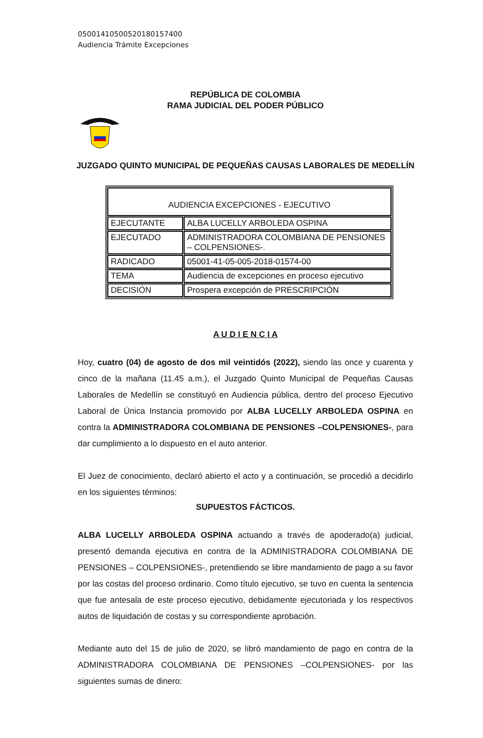05001410500520180157400
Audiencia Trámite Excepciones
REPÚBLICA DE COLOMBIA
RAMA JUDICIAL DEL PODER PÚBLICO
JUZGADO QUINTO MUNICIPAL DE PEQUEÑAS CAUSAS LABORALES DE MEDELLÍN
| AUDIENCIA EXCEPCIONES - EJECUTIVO | |
| EJECUTANTE | ALBA LUCELLY ARBOLEDA OSPINA |
| EJECUTADO | ADMINISTRADORA COLOMBIANA DE PENSIONES – COLPENSIONES-. |
| RADICADO | 05001-41-05-005-2018-01574-00 |
| TEMA | Audiencia de excepciones en proceso ejecutivo |
| DECISIÓN | Prospera excepción de PRESCRIPCIÓN |
A U D I E N C I A
Hoy, cuatro (04) de agosto de dos mil veintidós (2022), siendo las once y cuarenta y cinco de la mañana (11.45 a.m.), el Juzgado Quinto Municipal de Pequeñas Causas Laborales de Medellín se constituyó en Audiencia pública, dentro del proceso Ejecutivo Laboral de Única Instancia promovido por ALBA LUCELLY ARBOLEDA OSPINA en contra la ADMINISTRADORA COLOMBIANA DE PENSIONES –COLPENSIONES-, para dar cumplimiento a lo dispuesto en el auto anterior.
El Juez de conocimiento, declaró abierto el acto y a continuación, se procedió a decidirlo en los siguientes términos:
SUPUESTOS FÁCTICOS.
ALBA LUCELLY ARBOLEDA OSPINA actuando a través de apoderado(a) judicial, presentó demanda ejecutiva en contra de la ADMINISTRADORA COLOMBIANA DE PENSIONES – COLPENSIONES-, pretendiendo se libre mandamiento de pago a su favor por las costas del proceso ordinario. Como título ejecutivo, se tuvo en cuenta la sentencia que fue antesala de este proceso ejecutivo, debidamente ejecutoriada y los respectivos autos de liquidación de costas y su correspondiente aprobación.
Mediante auto del 15 de julio de 2020, se libró mandamiento de pago en contra de la ADMINISTRADORA COLOMBIANA DE PENSIONES –COLPENSIONES- por las siguientes sumas de dinero: